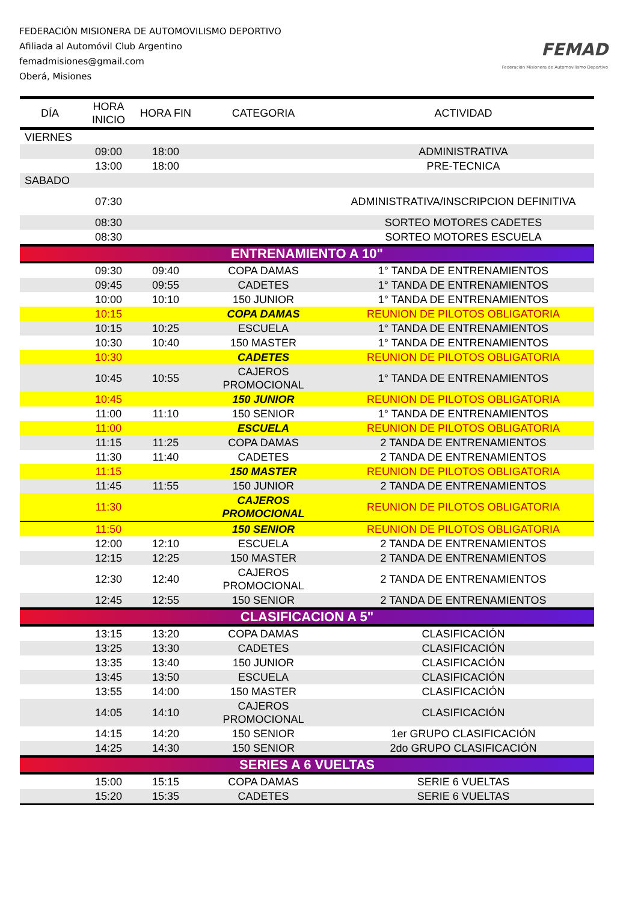FEDERACIÓN MISIONERA DE AUTOMOVILISMO DEPORTIVO
Afiliada al Automóvil Club Argentino
femadmisiones@gmail.com
Oberá, Misiones
FEMAD
Federación Misionera de Automovilismo Deportivo
| DÍA | HORA INICIO | HORA FIN | CATEGORIA | ACTIVIDAD |
| --- | --- | --- | --- | --- |
| VIERNES | | | | |
| | 09:00 | 18:00 | | ADMINISTRATIVA |
| | 13:00 | 18:00 | | PRE-TECNICA |
| SABADO | | | | |
| | 07:30 | | | ADMINISTRATIVA/INSCRIPCION DEFINITIVA |
| | 08:30 | | | SORTEO MOTORES CADETES |
| | 08:30 | | | SORTEO MOTORES ESCUELA |
| ENTRENAMIENTO A 10" | | | | |
| | 09:30 | 09:40 | COPA DAMAS | 1° TANDA DE ENTRENAMIENTOS |
| | 09:45 | 09:55 | CADETES | 1° TANDA DE ENTRENAMIENTOS |
| | 10:00 | 10:10 | 150 JUNIOR | 1° TANDA DE ENTRENAMIENTOS |
| | 10:15 | | COPA DAMAS | REUNION DE PILOTOS OBLIGATORIA |
| | 10:15 | 10:25 | ESCUELA | 1° TANDA DE ENTRENAMIENTOS |
| | 10:30 | 10:40 | 150 MASTER | 1° TANDA DE ENTRENAMIENTOS |
| | 10:30 | | CADETES | REUNION DE PILOTOS OBLIGATORIA |
| | 10:45 | 10:55 | CAJEROS PROMOCIONAL | 1° TANDA DE ENTRENAMIENTOS |
| | 10:45 | | 150 JUNIOR | REUNION DE PILOTOS OBLIGATORIA |
| | 11:00 | 11:10 | 150 SENIOR | 1° TANDA DE ENTRENAMIENTOS |
| | 11:00 | | ESCUELA | REUNION DE PILOTOS OBLIGATORIA |
| | 11:15 | 11:25 | COPA DAMAS | 2 TANDA DE ENTRENAMIENTOS |
| | 11:30 | 11:40 | CADETES | 2 TANDA DE ENTRENAMIENTOS |
| | 11:15 | | 150 MASTER | REUNION DE PILOTOS OBLIGATORIA |
| | 11:45 | 11:55 | 150 JUNIOR | 2 TANDA DE ENTRENAMIENTOS |
| | 11:30 | | CAJEROS PROMOCIONAL | REUNION DE PILOTOS OBLIGATORIA |
| | 11:50 | | 150 SENIOR | REUNION DE PILOTOS OBLIGATORIA |
| | 12:00 | 12:10 | ESCUELA | 2 TANDA DE ENTRENAMIENTOS |
| | 12:15 | 12:25 | 150 MASTER | 2 TANDA DE ENTRENAMIENTOS |
| | 12:30 | 12:40 | CAJEROS PROMOCIONAL | 2 TANDA DE ENTRENAMIENTOS |
| | 12:45 | 12:55 | 150 SENIOR | 2 TANDA DE ENTRENAMIENTOS |
| CLASIFICACION A 5" | | | | |
| | 13:15 | 13:20 | COPA DAMAS | CLASIFICACIÓN |
| | 13:25 | 13:30 | CADETES | CLASIFICACIÓN |
| | 13:35 | 13:40 | 150 JUNIOR | CLASIFICACIÓN |
| | 13:45 | 13:50 | ESCUELA | CLASIFICACIÓN |
| | 13:55 | 14:00 | 150 MASTER | CLASIFICACIÓN |
| | 14:05 | 14:10 | CAJEROS PROMOCIONAL | CLASIFICACIÓN |
| | 14:15 | 14:20 | 150 SENIOR | 1er GRUPO CLASIFICACIÓN |
| | 14:25 | 14:30 | 150 SENIOR | 2do GRUPO CLASIFICACIÓN |
| SERIES A 6 VUELTAS | | | | |
| | 15:00 | 15:15 | COPA DAMAS | SERIE 6 VUELTAS |
| | 15:20 | 15:35 | CADETES | SERIE 6 VUELTAS |